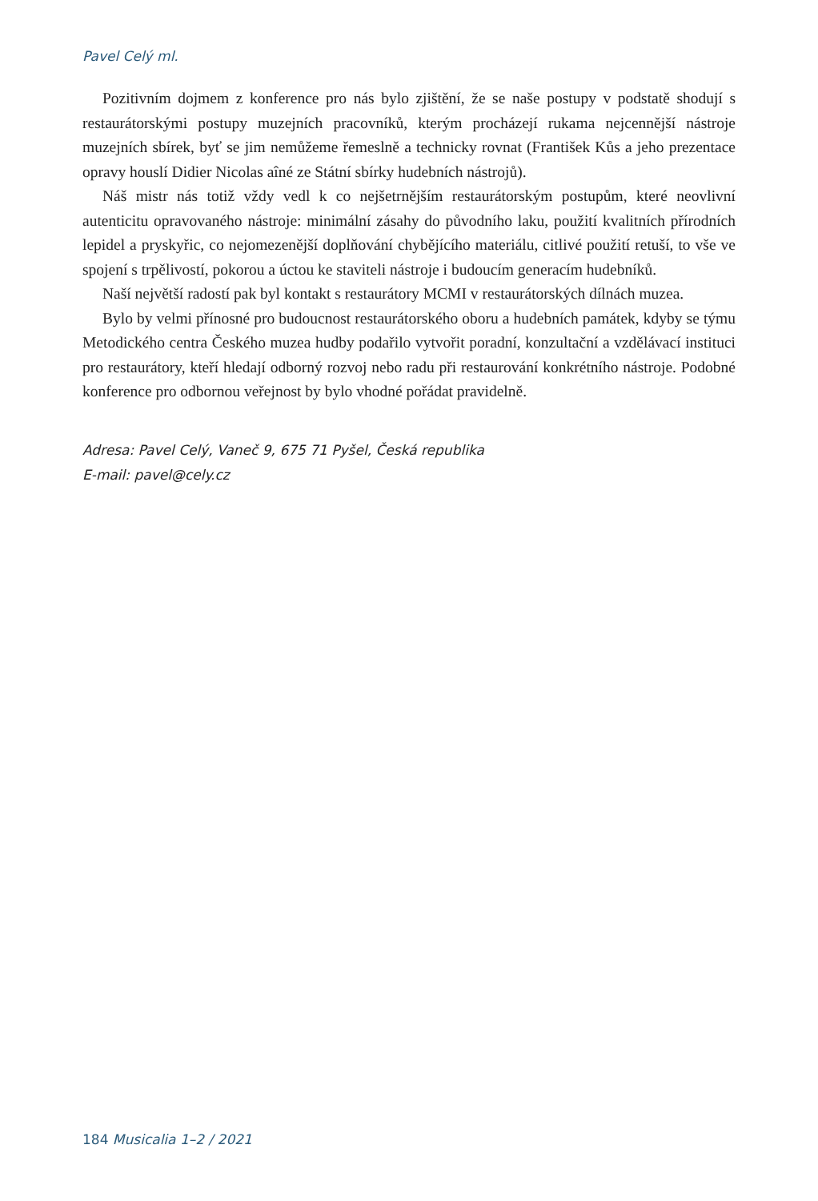Pavel Celý ml.
Pozitivním dojmem z konference pro nás bylo zjištění, že se naše postupy v podstatě shodují s restaurátorskými postupy muzejních pracovníků, kterým procházejí rukama nejcennější nástroje muzejních sbírek, byť se jim nemůžeme řemeslně a technicky rovnat (František Kůs a jeho prezentace opravy houslí Didier Nicolas aîné ze Státní sbírky hudebních nástrojů).
Náš mistr nás totiž vždy vedl k co nejšetrnějším restaurátorským postupům, které neovlivní autenticitu opravovaného nástroje: minimální zásahy do původního laku, použití kvalitních přírodních lepidel a pryskyřic, co nejomezenější doplňování chybějícího materiálu, citlivé použití retuší, to vše ve spojení s trpělivostí, pokorou a úctou ke staviteli nástroje i budoucím generacím hudebníků.
Naší největší radostí pak byl kontakt s restaurátory MCMI v restaurátorských dílnách muzea.
Bylo by velmi přínosné pro budoucnost restaurátorského oboru a hudebních památek, kdyby se týmu Metodického centra Českého muzea hudby podařilo vytvořit poradní, konzultační a vzdělávací instituci pro restaurátory, kteří hledají odborný rozvoj nebo radu při restaurování konkrétního nástroje. Podobné konference pro odbornou veřejnost by bylo vhodné pořádat pravidelně.
Adresa: Pavel Celý, Vaneč 9, 675 71 Pyšel, Česká republika
E-mail: pavel@cely.cz
184 Musicalia 1–2 / 2021